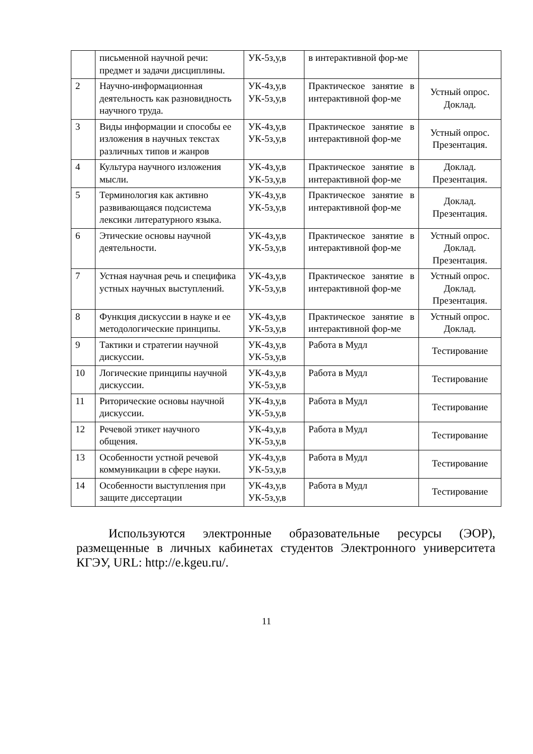| | письменной научной речи: предмет и задачи дисциплины. | УК-5з,у,в | в интерактивной фор-ме | |
| 2 | Научно-информационная деятельность как разновидность научного труда. | УК-4з,у,в УК-5з,у,в | Практическое занятие в интерактивной фор-ме | Устный опрос. Доклад. |
| 3 | Виды информации и способы ее изложения в научных текстах различных типов и жанров | УК-4з,у,в УК-5з,у,в | Практическое занятие в интерактивной фор-ме | Устный опрос. Презентация. |
| 4 | Культура научного изложения мысли. | УК-4з,у,в УК-5з,у,в | Практическое занятие в интерактивной фор-ме | Доклад. Презентация. |
| 5 | Терминология как активно развивающаяся подсистема лексики литературного языка. | УК-4з,у,в УК-5з,у,в | Практическое занятие в интерактивной фор-ме | Доклад. Презентация. |
| 6 | Этические основы научной деятельности. | УК-4з,у,в УК-5з,у,в | Практическое занятие в интерактивной фор-ме | Устный опрос. Доклад. Презентация. |
| 7 | Устная научная речь и специфика устных научных выступлений. | УК-4з,у,в УК-5з,у,в | Практическое занятие в интерактивной фор-ме | Устный опрос. Доклад. Презентация. |
| 8 | Функция дискуссии в науке и ее методологические принципы. | УК-4з,у,в УК-5з,у,в | Практическое занятие в интерактивной фор-ме | Устный опрос. Доклад. |
| 9 | Тактики и стратегии научной дискуссии. | УК-4з,у,в УК-5з,у,в | Работа в Мудл | Тестирование |
| 10 | Логические принципы научной дискуссии. | УК-4з,у,в УК-5з,у,в | Работа в Мудл | Тестирование |
| 11 | Риторические основы научной дискуссии. | УК-4з,у,в УК-5з,у,в | Работа в Мудл | Тестирование |
| 12 | Речевой этикет научного общения. | УК-4з,у,в УК-5з,у,в | Работа в Мудл | Тестирование |
| 13 | Особенности устной речевой коммуникации в сфере науки. | УК-4з,у,в УК-5з,у,в | Работа в Мудл | Тестирование |
| 14 | Особенности выступления при защите диссертации | УК-4з,у,в УК-5з,у,в | Работа в Мудл | Тестирование |
Используются электронные образовательные ресурсы (ЭОР), размещенные в личных кабинетах студентов Электронного университета КГЭУ, URL: http://e.kgeu.ru/.
11